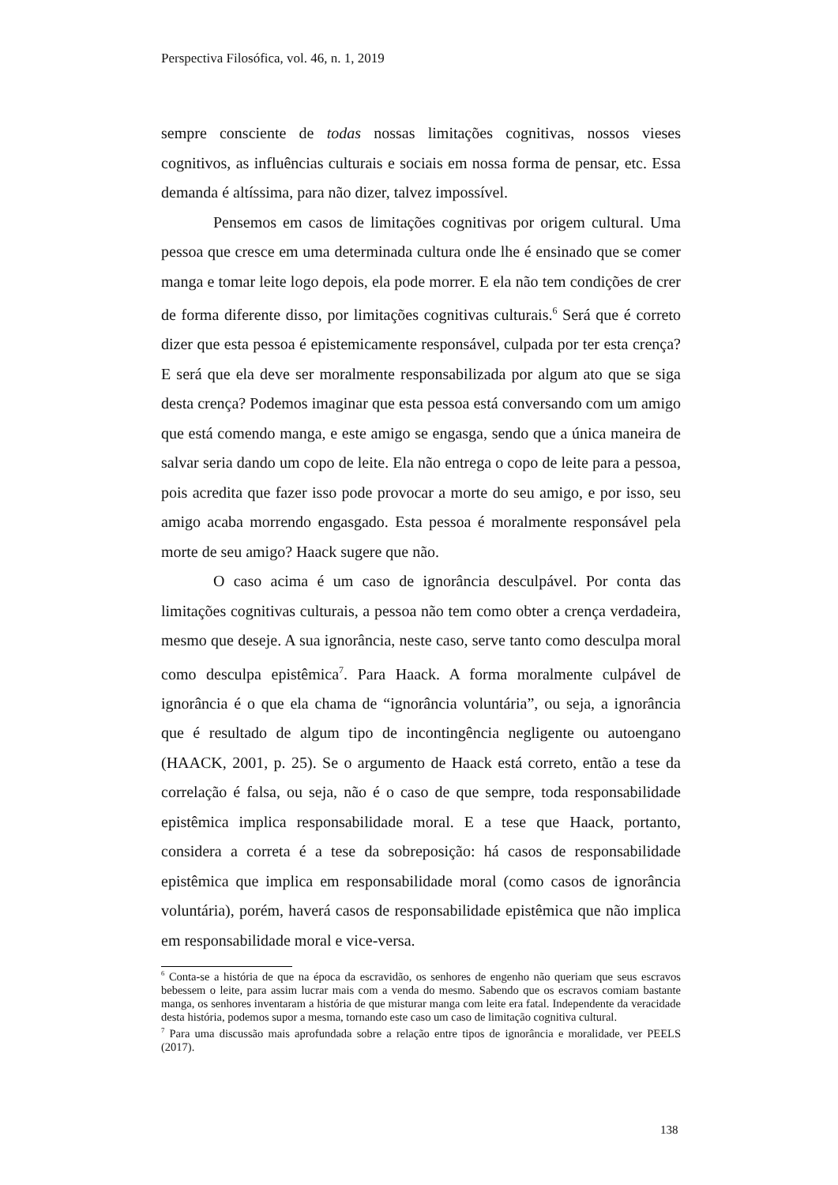Perspectiva Filosófica, vol. 46, n. 1, 2019
sempre consciente de todas nossas limitações cognitivas, nossos vieses cognitivos, as influências culturais e sociais em nossa forma de pensar, etc. Essa demanda é altíssima, para não dizer, talvez impossível.
Pensemos em casos de limitações cognitivas por origem cultural. Uma pessoa que cresce em uma determinada cultura onde lhe é ensinado que se comer manga e tomar leite logo depois, ela pode morrer. E ela não tem condições de crer de forma diferente disso, por limitações cognitivas culturais.<sup>6</sup> Será que é correto dizer que esta pessoa é epistemicamente responsável, culpada por ter esta crença? E será que ela deve ser moralmente responsabilizada por algum ato que se siga desta crença? Podemos imaginar que esta pessoa está conversando com um amigo que está comendo manga, e este amigo se engasga, sendo que a única maneira de salvar seria dando um copo de leite. Ela não entrega o copo de leite para a pessoa, pois acredita que fazer isso pode provocar a morte do seu amigo, e por isso, seu amigo acaba morrendo engasgado. Esta pessoa é moralmente responsável pela morte de seu amigo? Haack sugere que não.
O caso acima é um caso de ignorância desculpável. Por conta das limitações cognitivas culturais, a pessoa não tem como obter a crença verdadeira, mesmo que deseje. A sua ignorância, neste caso, serve tanto como desculpa moral como desculpa epistêmica<sup>7</sup>. Para Haack. A forma moralmente culpável de ignorância é o que ela chama de “ignorância voluntária”, ou seja, a ignorância que é resultado de algum tipo de incontingência negligente ou autoengano (HAACK, 2001, p. 25). Se o argumento de Haack está correto, então a tese da correlação é falsa, ou seja, não é o caso de que sempre, toda responsabilidade epistêmica implica responsabilidade moral. E a tese que Haack, portanto, considera a correta é a tese da sobreposição: há casos de responsabilidade epistêmica que implica em responsabilidade moral (como casos de ignorância voluntária), porém, haverá casos de responsabilidade epistêmica que não implica em responsabilidade moral e vice-versa.
<sup>6</sup> Conta-se a história de que na época da escravidão, os senhores de engenho não queriam que seus escravos bebessem o leite, para assim lucrar mais com a venda do mesmo. Sabendo que os escravos comiam bastante manga, os senhores inventaram a história de que misturar manga com leite era fatal. Independente da veracidade desta história, podemos supor a mesma, tornando este caso um caso de limitação cognitiva cultural.
<sup>7</sup> Para uma discussão mais aprofundada sobre a relação entre tipos de ignorância e moralidade, ver PEELS (2017).
138